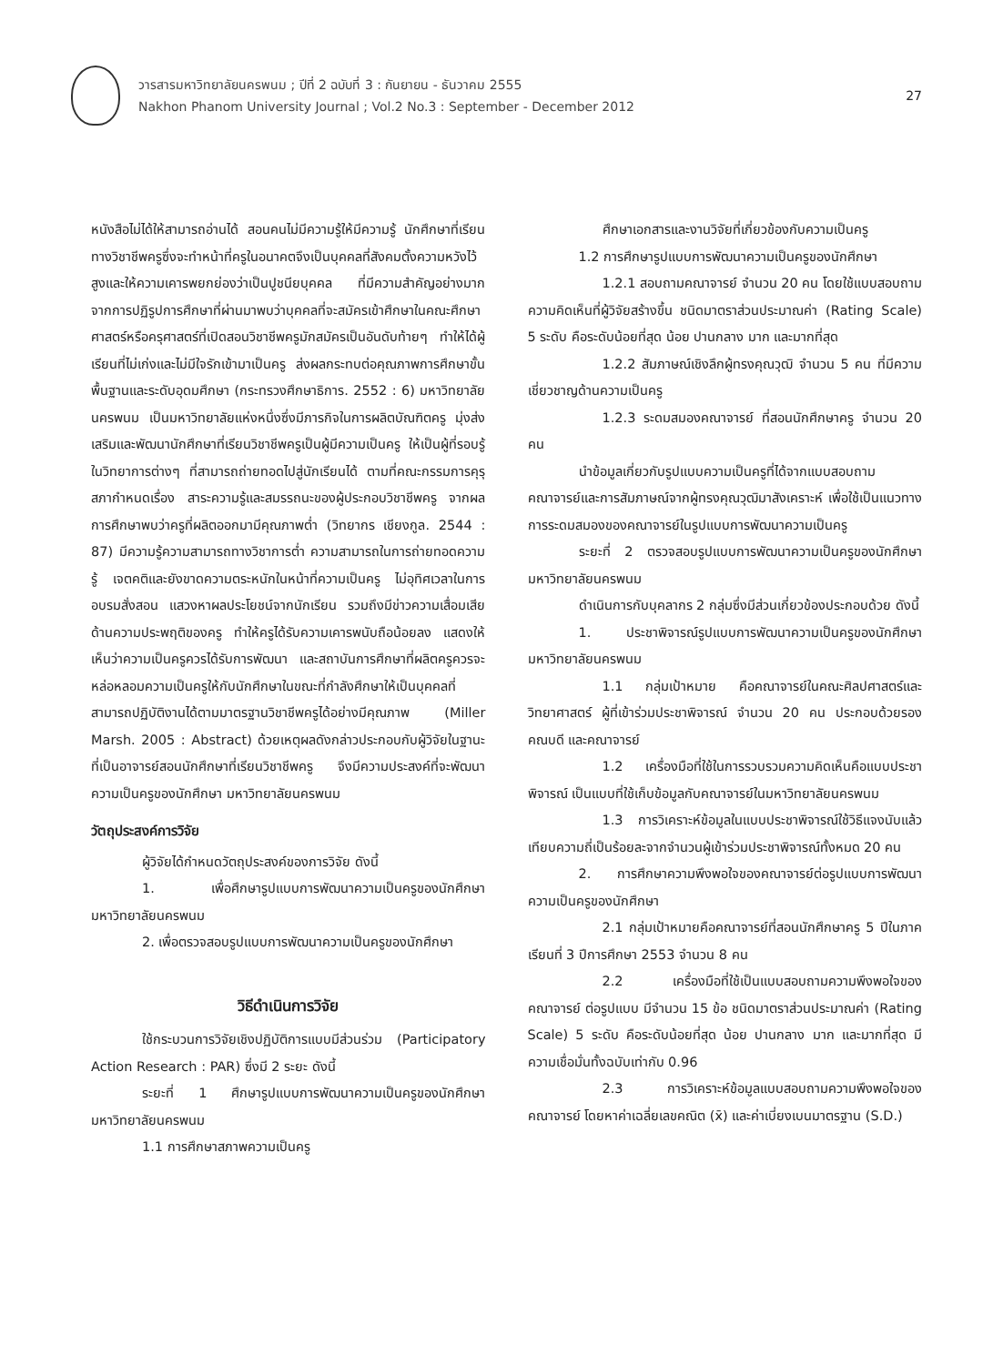วารสารมหาวิทยาลัยนครพนม ; ปีที่ 2 ฉบับที่ 3 : กันยายน - ธันวาคม 2555
Nakhon Phanom University Journal ; Vol.2 No.3 : September - December 2012
27
หนังสือไม่ได้ให้สามารถอ่านได้ สอนคนไม่มีความรู้ให้มีความรู้ นักศึกษาที่เรียนทางวิชาชีพครูซึ่งจะทำหน้าที่ครูในอนาคตจึงเป็นบุคคลที่สังคมตั้งความหวังไว้สูงและให้ความเคารพยกย่องว่าเป็นปูชนียบุคคล ที่มีความสำคัญอย่างมาก จากการปฏิรูปการศึกษาที่ผ่านมาพบว่าบุคคลที่จะสมัครเข้าศึกษาในคณะศึกษาศาสตร์หรือครุศาสตร์ที่เปิดสอนวิชาชีพครูมักสมัครเป็นอันดับท้ายๆ ทำให้ได้ผู้เรียนที่ไม่เก่งและไม่มีใจรักเข้ามาเป็นครู ส่งผลกระทบต่อคุณภาพการศึกษาขั้นพื้นฐานและระดับอุดมศึกษา (กระทรวงศึกษาธิการ. 2552 : 6) มหาวิทยาลัยนครพนม เป็นมหาวิทยาลัยแห่งหนึ่งซึ่งมีภารกิจในการผลิตบัณฑิตครู มุ่งส่งเสริมและพัฒนานักศึกษาที่เรียนวิชาชีพครูเป็นผู้มีความเป็นครู ให้เป็นผู้ที่รอบรู้ในวิทยาการต่างๆ ที่สามารถถ่ายทอดไปสู่นักเรียนได้ ตามที่คณะกรรมการคุรุสภากำหนดเรื่อง สาระความรู้และสมรรถนะของผู้ประกอบวิชาชีพครู จากผลการศึกษาพบว่าครูที่ผลิตออกมามีคุณภาพต่ำ (วิทยากร เชียงกูล. 2544 : 87) มีความรู้ความสามารถทางวิชาการต่ำ ความสามารถในการถ่ายทอดความรู้ เจตคติและยังขาดความตระหนักในหน้าที่ความเป็นครู ไม่อุทิศเวลาในการอบรมสั่งสอน แสวงหาผลประโยชน์จากนักเรียน รวมถึงมีข่าวความเสื่อมเสียด้านความประพฤติของครู ทำให้ครูได้รับความเคารพนับถือน้อยลง แสดงให้เห็นว่าความเป็นครูควรได้รับการพัฒนา และสถาบันการศึกษาที่ผลิตครูควรจะหล่อหลอมความเป็นครูให้กับนักศึกษาในขณะที่กำลังศึกษาให้เป็นบุคคลที่สามารถปฏิบัติงานได้ตามมาตรฐานวิชาชีพครูได้อย่างมีคุณภาพ (Miller Marsh. 2005 : Abstract) ด้วยเหตุผลดังกล่าวประกอบกับผู้วิจัยในฐานะที่เป็นอาจารย์สอนนักศึกษาที่เรียนวิชาชีพครู จึงมีความประสงค์ที่จะพัฒนาความเป็นครูของนักศึกษา มหาวิทยาลัยนครพนม
วัตถุประสงค์การวิจัย
ผู้วิจัยได้กำหนดวัตถุประสงค์ของการวิจัย ดังนี้
1. เพื่อศึกษารูปแบบการพัฒนาความเป็นครูของนักศึกษา มหาวิทยาลัยนครพนม
2. เพื่อตรวจสอบรูปแบบการพัฒนาความเป็นครูของนักศึกษา
วิธีดำเนินการวิจัย
ใช้กระบวนการวิจัยเชิงปฏิบัติการแบบมีส่วนร่วม (Participatory Action Research : PAR) ซึ่งมี 2 ระยะ ดังนี้
ระยะที่ 1 ศึกษารูปแบบการพัฒนาความเป็นครูของนักศึกษา มหาวิทยาลัยนครพนม
1.1 การศึกษาสภาพความเป็นครู
ศึกษาเอกสารและงานวิจัยที่เกี่ยวข้องกับความเป็นครู
1.2 การศึกษารูปแบบการพัฒนาความเป็นครูของนักศึกษา
1.2.1 สอบถามคณาจารย์ จำนวน 20 คน โดยใช้แบบสอบถามความคิดเห็นที่ผู้วิจัยสร้างขึ้น ชนิดมาตราส่วนประมาณค่า (Rating Scale) 5 ระดับ คือระดับน้อยที่สุด น้อย ปานกลาง มาก และมากที่สุด
1.2.2 สัมภาษณ์เชิงลึกผู้ทรงคุณวุฒิ จำนวน 5 คน ที่มีความเชี่ยวชาญด้านความเป็นครู
1.2.3 ระดมสมองคณาจารย์ ที่สอนนักศึกษาครู จำนวน 20 คน
นำข้อมูลเกี่ยวกับรูปแบบความเป็นครูที่ได้จากแบบสอบถามคณาจารย์และการสัมภาษณ์จากผู้ทรงคุณวุฒิมาสังเคราะห์ เพื่อใช้เป็นแนวทางการระดมสมองของคณาจารย์ในรูปแบบการพัฒนาความเป็นครู
ระยะที่ 2 ตรวจสอบรูปแบบการพัฒนาความเป็นครูของนักศึกษา มหาวิทยาลัยนครพนม
ดำเนินการกับบุคลากร 2 กลุ่มซึ่งมีส่วนเกี่ยวข้องประกอบด้วย ดังนี้
1. ประชาพิจารณ์รูปแบบการพัฒนาความเป็นครูของนักศึกษา มหาวิทยาลัยนครพนม
1.1 กลุ่มเป้าหมาย คือคณาจารย์ในคณะศิลปศาสตร์และวิทยาศาสตร์ ผู้ที่เข้าร่วมประชาพิจารณ์ จำนวน 20 คน ประกอบด้วยรองคณบดี และคณาจารย์
1.2 เครื่องมือที่ใช้ในการรวบรวมความคิดเห็นคือแบบประชาพิจารณ์ เป็นแบบที่ใช้เก็บข้อมูลกับคณาจารย์ในมหาวิทยาลัยนครพนม
1.3 การวิเคราะห์ข้อมูลในแบบประชาพิจารณ์ใช้วิธีแจงนับแล้วเทียบความถี่เป็นร้อยละจากจำนวนผู้เข้าร่วมประชาพิจารณ์ทั้งหมด 20 คน
2. การศึกษาความพึงพอใจของคณาจารย์ต่อรูปแบบการพัฒนาความเป็นครูของนักศึกษา
2.1 กลุ่มเป้าหมายคือคณาจารย์ที่สอนนักศึกษาครู 5 ปีในภาคเรียนที่ 3 ปีการศึกษา 2553 จำนวน 8 คน
2.2 เครื่องมือที่ใช้เป็นแบบสอบถามความพึงพอใจของคณาจารย์ ต่อรูปแบบ มีจำนวน 15 ข้อ ชนิดมาตราส่วนประมาณค่า (Rating Scale) 5 ระดับ คือระดับน้อยที่สุด น้อย ปานกลาง มาก และมากที่สุด มีความเชื่อมั่นทั้งฉบับเท่ากับ 0.96
2.3 การวิเคราะห์ข้อมูลแบบสอบถามความพึงพอใจของคณาจารย์ โดยหาค่าเฉลี่ยเลขคณิต (x̄) และค่าเบี่ยงเบนมาตรฐาน (S.D.)